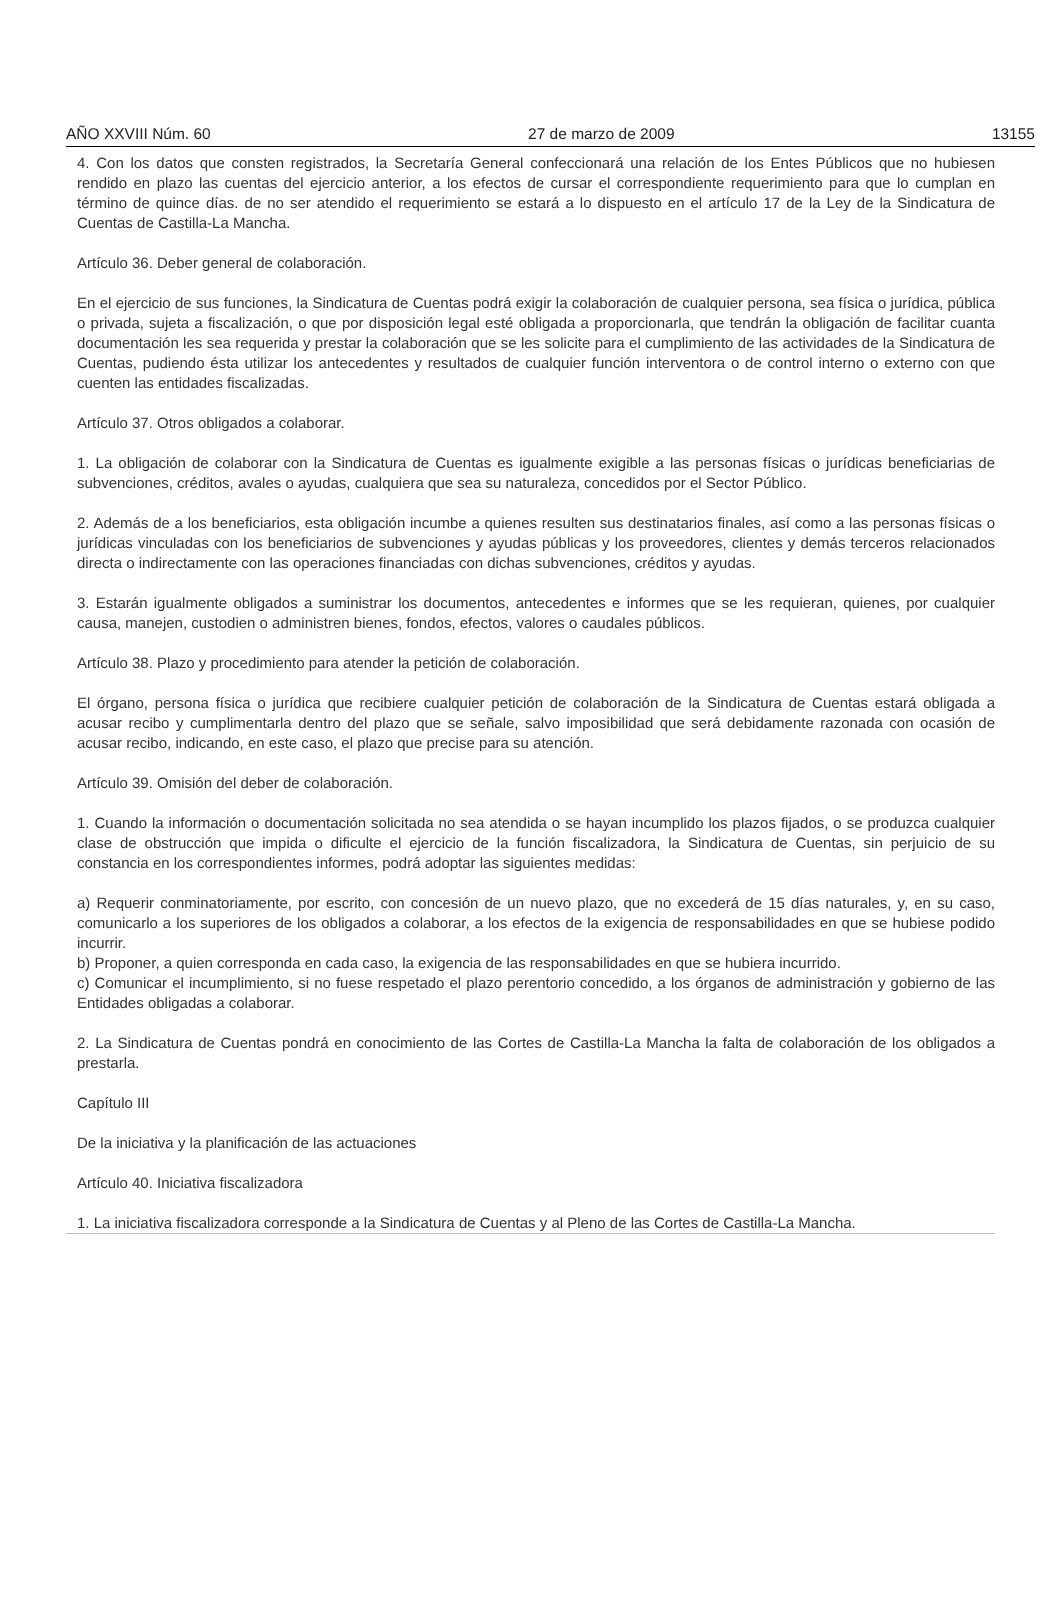AÑO XXVIII Núm. 60 27 de marzo de 2009 13155
4. Con los datos que consten registrados, la Secretaría General confeccionará una relación de los Entes Públicos que no hubiesen rendido en plazo las cuentas del ejercicio anterior, a los efectos de cursar el correspondiente requerimiento para que lo cumplan en término de quince días. de no ser atendido el requerimiento se estará a lo dispuesto en el artículo 17 de la Ley de la Sindicatura de Cuentas de Castilla-La Mancha.
Artículo 36. Deber general de colaboración.
En el ejercicio de sus funciones, la Sindicatura de Cuentas podrá exigir la colaboración de cualquier persona, sea física o jurídica, pública o privada, sujeta a fiscalización, o que por disposición legal esté obligada a proporcionarla, que tendrán la obligación de facilitar cuanta documentación les sea requerida y prestar la colaboración que se les solicite para el cumplimiento de las actividades de la Sindicatura de Cuentas, pudiendo ésta utilizar los antecedentes y resultados de cualquier función interventora o de control interno o externo con que cuenten las entidades fiscalizadas.
Artículo 37. Otros obligados a colaborar.
1. La obligación de colaborar con la Sindicatura de Cuentas es igualmente exigible a las personas físicas o jurídicas beneficiarias de subvenciones, créditos, avales o ayudas, cualquiera que sea su naturaleza, concedidos por el Sector Público.
2. Además de a los beneficiarios, esta obligación incumbe a quienes resulten sus destinatarios finales, así como a las personas físicas o jurídicas vinculadas con los beneficiarios de subvenciones y ayudas públicas y los proveedores, clientes y demás terceros relacionados directa o indirectamente con las operaciones financiadas con dichas subvenciones, créditos y ayudas.
3. Estarán igualmente obligados a suministrar los documentos, antecedentes e informes que se les requieran, quienes, por cualquier causa, manejen, custodien o administren bienes, fondos, efectos, valores o caudales públicos.
Artículo 38. Plazo y procedimiento para atender la petición de colaboración.
El órgano, persona física o jurídica que recibiere cualquier petición de colaboración de la Sindicatura de Cuentas estará obligada a acusar recibo y cumplimentarla dentro del plazo que se señale, salvo imposibilidad que será debidamente razonada con ocasión de acusar recibo, indicando, en este caso, el plazo que precise para su atención.
Artículo 39. Omisión del deber de colaboración.
1. Cuando la información o documentación solicitada no sea atendida o se hayan incumplido los plazos fijados, o se produzca cualquier clase de obstrucción que impida o dificulte el ejercicio de la función fiscalizadora, la Sindicatura de Cuentas, sin perjuicio de su constancia en los correspondientes informes, podrá adoptar las siguientes medidas:
a) Requerir conminatoriamente, por escrito, con concesión de un nuevo plazo, que no excederá de 15 días naturales, y, en su caso, comunicarlo a los superiores de los obligados a colaborar, a los efectos de la exigencia de responsabilidades en que se hubiese podido incurrir.
b) Proponer, a quien corresponda en cada caso, la exigencia de las responsabilidades en que se hubiera incurrido.
c) Comunicar el incumplimiento, si no fuese respetado el plazo perentorio concedido, a los órganos de administración y gobierno de las Entidades obligadas a colaborar.
2. La Sindicatura de Cuentas pondrá en conocimiento de las Cortes de Castilla-La Mancha la falta de colaboración de los obligados a prestarla.
Capítulo III
De la iniciativa y la planificación de las actuaciones
Artículo 40. Iniciativa fiscalizadora
1. La iniciativa fiscalizadora corresponde a la Sindicatura de Cuentas y al Pleno de las Cortes de Castilla-La Mancha.